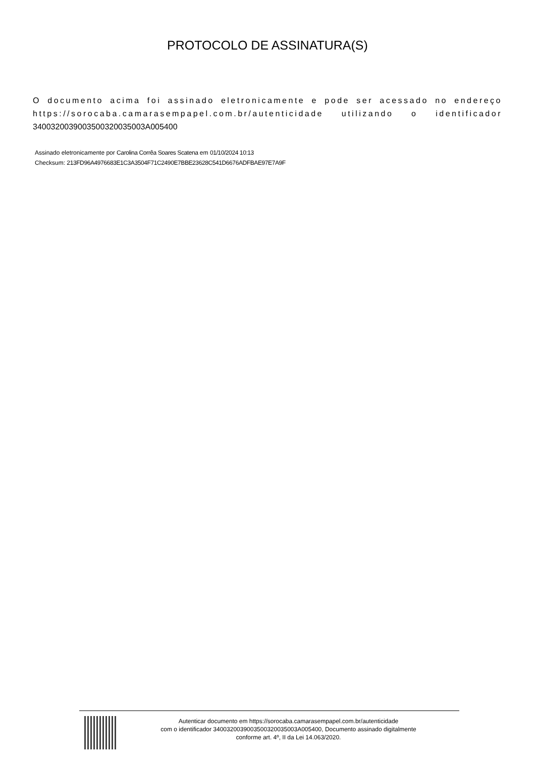PROTOCOLO DE ASSINATURA(S)
O documento acima foi assinado eletronicamente e pode ser acessado no endereço https://sorocaba.camarasempapel.com.br/autenticidade utilizando o identificador 340032003900350032003500​3A005400
Assinado eletronicamente por Carolina Corrêa Soares Scatena em 01/10/2024 10:13
Checksum: 213FD96A4976683E1C3A3504F71C2490E7BBE23628C541D6676ADFBAE97E7A9F
Autenticar documento em https://sorocaba.camarasempapel.com.br/autenticidade
com o identificador 3400320039003500320035003A005400, Documento assinado digitalmente
conforme art. 4º, II da Lei 14.063/2020.